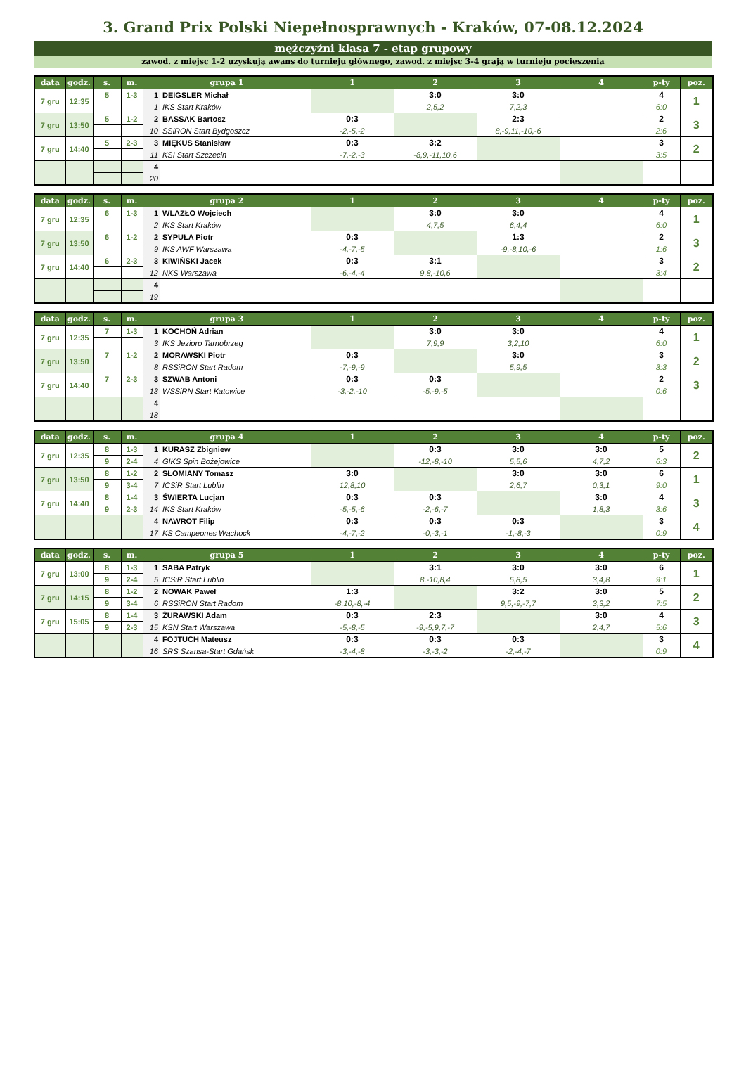3. Grand Prix Polski Niepełnosprawnych - Kraków, 07-08.12.2024
mężczyźni klasa 7 - etap grupowy
zawod. z miejsc 1-2 uzyskują awans do turnieju głównego, zawod. z miejsc 3-4 grają w turnieju pocieszenia
| data | godz. | s. | m. | grupa 1 | | 1 | 2 | 3 | 4 | p-ty | poz. |
| --- | --- | --- | --- | --- | --- | --- | --- | --- | --- | --- | --- |
| 7 gru | 12:35 | 5 | 1-3 | 1 | DEIGSLER Michał | | 3:0 | 3:0 | | 4 | 1 |
| | | | | 1 | IKS Start Kraków | | 2,5,2 | 7,2,3 | | 6:0 | |
| 7 gru | 13:50 | 5 | 1-2 | 2 | BASSAK Bartosz | 0:3 | | 2:3 | | 2 | 3 |
| | | | | 10 | SSiRON Start Bydgoszcz | -2,-5,-2 | | 8,-9,11,-10,-6 | | 2:6 | |
| 7 gru | 14:40 | 5 | 2-3 | 3 | MIĘKUS Stanisław | 0:3 | 3:2 | | | 3 | 2 |
| | | | | 11 | KSI Start Szczecin | -7,-2,-3 | -8,9,-11,10,6 | | | 3:5 | |
| | | | | 4 | | | | | | | |
| | | | | 20 | | | | | | | |
| data | godz. | s. | m. | grupa 2 | | 1 | 2 | 3 | 4 | p-ty | poz. |
| --- | --- | --- | --- | --- | --- | --- | --- | --- | --- | --- | --- |
| 7 gru | 12:35 | 6 | 1-3 | 1 | WLAZŁO Wojciech | | 3:0 | 3:0 | | 4 | 1 |
| | | | | 2 | IKS Start Kraków | | 4,7,5 | 6,4,4 | | 6:0 | |
| 7 gru | 13:50 | 6 | 1-2 | 2 | SYPUŁA Piotr | 0:3 | | 1:3 | | 2 | 3 |
| | | | | 9 | IKS AWF Warszawa | -4,-7,-5 | | -9,-8,10,-6 | | 1:6 | |
| 7 gru | 14:40 | 6 | 2-3 | 3 | KIWIŃSKI Jacek | 0:3 | 3:1 | | | 3 | 2 |
| | | | | 12 | NKS Warszawa | -6,-4,-4 | 9,8,-10,6 | | | 3:4 | |
| | | | | 4 | | | | | | | |
| | | | | 19 | | | | | | | |
| data | godz. | s. | m. | grupa 3 | | 1 | 2 | 3 | 4 | p-ty | poz. |
| --- | --- | --- | --- | --- | --- | --- | --- | --- | --- | --- | --- |
| 7 gru | 12:35 | 7 | 1-3 | 1 | KOCHOŃ Adrian | | 3:0 | 3:0 | | 4 | 1 |
| | | | | 3 | IKS Jezioro Tarnobrzeg | | 7,9,9 | 3,2,10 | | 6:0 | |
| 7 gru | 13:50 | 7 | 1-2 | 2 | MORAWSKI Piotr | 0:3 | | 3:0 | | 3 | 2 |
| | | | | 8 | RSSiRON Start Radom | -7,-9,-9 | | 5,9,5 | | 3:3 | |
| 7 gru | 14:40 | 7 | 2-3 | 3 | SZWAB Antoni | 0:3 | 0:3 | | | 2 | 3 |
| | | | | 13 | WSSiRN Start Katowice | -3,-2,-10 | -5,-9,-5 | | | 0:6 | |
| | | | | 4 | | | | | | | |
| | | | | 18 | | | | | | | |
| data | godz. | s. | m. | grupa 4 | | 1 | 2 | 3 | 4 | p-ty | poz. |
| --- | --- | --- | --- | --- | --- | --- | --- | --- | --- | --- | --- |
| 7 gru | 12:35 | 8 | 1-3 | 1 | KURASZ Zbigniew | | 0:3 | 3:0 | 3:0 | 5 | 2 |
| | | 9 | 2-4 | 4 | GIKS Spin Bożejowice | | -12,-8,-10 | 5,5,6 | 4,7,2 | 6:3 | |
| 7 gru | 13:50 | 8 | 1-2 | 2 | SŁOMIANY Tomasz | 3:0 | | 3:0 | 3:0 | 6 | 1 |
| | | 9 | 3-4 | 7 | ICSiR Start Lublin | 12,8,10 | | 2,6,7 | 0,3,1 | 9:0 | |
| 7 gru | 14:40 | 8 | 1-4 | 3 | ŚWIERTA Lucjan | 0:3 | 0:3 | | 3:0 | 4 | 3 |
| | | 9 | 2-3 | 14 | IKS Start Kraków | -5,-5,-6 | -2,-6,-7 | | 1,8,3 | 3:6 | |
| | | | | 4 | NAWROT Filip | 0:3 | 0:3 | 0:3 | | 3 | 4 |
| | | | | 17 | KS Campeones Wąchock | -4,-7,-2 | -0,-3,-1 | -1,-8,-3 | | 0:9 | |
| data | godz. | s. | m. | grupa 5 | | 1 | 2 | 3 | 4 | p-ty | poz. |
| --- | --- | --- | --- | --- | --- | --- | --- | --- | --- | --- | --- |
| 7 gru | 13:00 | 8 | 1-3 | 1 | SABA Patryk | | 3:1 | 3:0 | 3:0 | 6 | 1 |
| | | 9 | 2-4 | 5 | ICSiR Start Lublin | | 8,-10,8,4 | 5,8,5 | 3,4,8 | 9:1 | |
| 7 gru | 14:15 | 8 | 1-2 | 2 | NOWAK Paweł | 1:3 | | 3:2 | 3:0 | 5 | 2 |
| | | 9 | 3-4 | 6 | RSSiRON Start Radom | -8,10,-8,-4 | | 9,5,-9,-7,7 | 3,3,2 | 7:5 | |
| 7 gru | 15:05 | 8 | 1-4 | 3 | ŻURAWSKI Adam | 0:3 | 2:3 | | 3:0 | 4 | 3 |
| | | 9 | 2-3 | 15 | KSN Start Warszawa | -5,-8,-5 | -9,-5,9,7,-7 | | 2,4,7 | 5:6 | |
| | | | | 4 | FOJTUCH Mateusz | 0:3 | 0:3 | 0:3 | | 3 | 4 |
| | | | | 16 | SRS Szansa-Start Gdańsk | -3,-4,-8 | -3,-3,-2 | -2,-4,-7 | | 0:9 | |